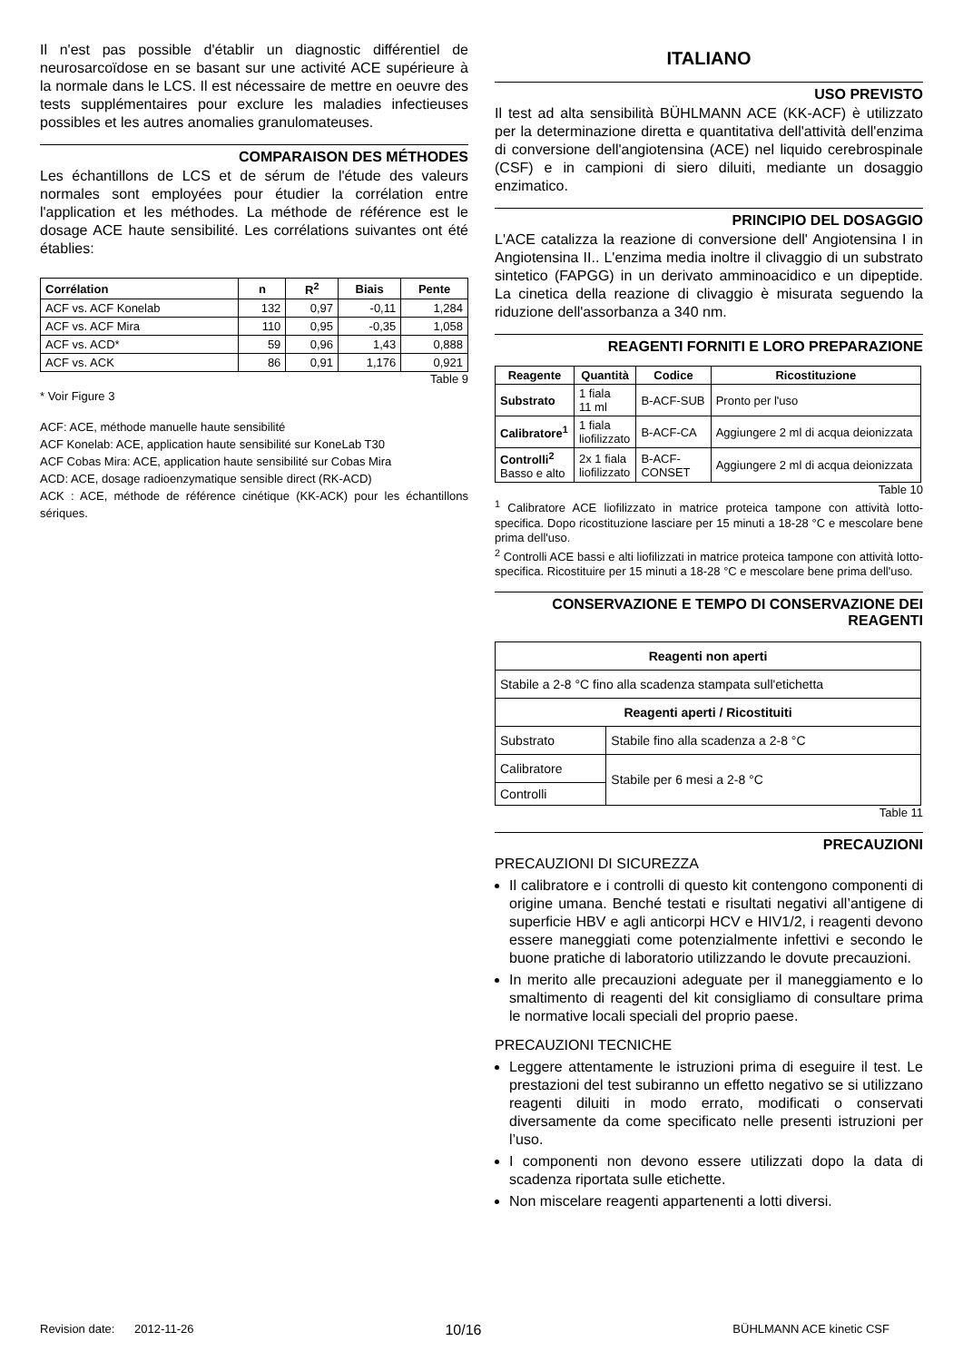Il n'est pas possible d'établir un diagnostic différentiel de neurosarcoïdose en se basant sur une activité ACE supérieure à la normale dans le LCS. Il est nécessaire de mettre en oeuvre des tests supplémentaires pour exclure les maladies infectieuses possibles et les autres anomalies granulomateuses.
COMPARAISON DES MÉTHODES
Les échantillons de LCS et de sérum de l'étude des valeurs normales sont employées pour étudier la corrélation entre l'application et les méthodes. La méthode de référence est le dosage ACE haute sensibilité. Les corrélations suivantes ont été établies:
| Corrélation | n | R<sup>2</sup> | Biais | Pente |
| --- | --- | --- | --- | --- |
| ACF vs. ACF Konelab | 132 | 0,97 | -0,11 | 1,284 |
| ACF vs. ACF Mira | 110 | 0,95 | -0,35 | 1,058 |
| ACF vs. ACD* | 59 | 0,96 | 1,43 | 0,888 |
| ACF vs. ACK | 86 | 0,91 | 1,176 | 0,921 |
Table 9
* Voir Figure 3
ACF: ACE, méthode manuelle haute sensibilité
ACF Konelab: ACE, application haute sensibilité sur KoneLab T30
ACF Cobas Mira: ACE, application haute sensibilité sur Cobas Mira
ACD: ACE, dosage radioenzymatique sensible direct (RK-ACD)
ACK : ACE, méthode de référence cinétique (KK-ACK) pour les échantillons sériques.
ITALIANO
USO PREVISTO
Il test ad alta sensibilità BÜHLMANN ACE (KK-ACF) è utilizzato per la determinazione diretta e quantitativa dell'attività dell'enzima di conversione dell'angiotensina (ACE) nel liquido cerebrospinale (CSF) e in campioni di siero diluiti, mediante un dosaggio enzimatico.
PRINCIPIO DEL DOSAGGIO
L'ACE catalizza la reazione di conversione dell' Angiotensina I in Angiotensina II.. L'enzima media inoltre il clivaggio di un substrato sintetico (FAPGG) in un derivato amminoacidico e un dipeptide. La cinetica della reazione di clivaggio è misurata seguendo la riduzione dell'assorbanza a 340 nm.
REAGENTI FORNITI E LORO PREPARAZIONE
| Reagente | Quantità | Codice | Ricostituzione |
| --- | --- | --- | --- |
| Substrato | 1 fiala 11 ml | B-ACF-SUB | Pronto per l'uso |
| Calibratore<sup>1</sup> | 1 fiala liofilizzato | B-ACF-CA | Aggiungere 2 ml di acqua deionizzata |
| Controlli<sup>2</sup> Basso e alto | 2x 1 fiala liofilizzato | B-ACF- CONSET | Aggiungere 2 ml di acqua deionizzata |
Table 10
<sup>1</sup> Calibratore ACE liofilizzato in matrice proteica tampone con attività lotto-specifica. Dopo ricostituzione lasciare per 15 minuti a 18-28 °C e mescolare bene prima dell'uso.
<sup>2</sup> Controlli ACE bassi e alti liofilizzati in matrice proteica tampone con attività lotto-specifica. Ricostituire per 15 minuti a 18-28 °C e mescolare bene prima dell'uso.
CONSERVAZIONE E TEMPO DI CONSERVAZIONE DEI REAGENTI
| Reagenti non aperti | |
| --- | --- |
| Stabile a 2-8 °C fino alla scadenza stampata sull'etichetta | |
| Reagenti aperti / Ricostituiti | |
| Substrato | Stabile fino alla scadenza a 2-8 °C |
| Calibratore | Stabile per 6 mesi a 2-8 °C |
| Controlli | |
Table 11
PRECAUZIONI
PRECAUZIONI DI SICUREZZA
Il calibratore e i controlli di questo kit contengono componenti di origine umana. Benché testati e risultati negativi all’antigene di superficie HBV e agli anticorpi HCV e HIV1/2, i reagenti devono essere maneggiati come potenzialmente infettivi e secondo le buone pratiche di laboratorio utilizzando le dovute precauzioni.
In merito alle precauzioni adeguate per il maneggiamento e lo smaltimento di reagenti del kit consigliamo di consultare prima le normative locali speciali del proprio paese.
PRECAUZIONI TECNICHE
Leggere attentamente le istruzioni prima di eseguire il test. Le prestazioni del test subiranno un effetto negativo se si utilizzano reagenti diluiti in modo errato, modificati o conservati diversamente da come specificato nelle presenti istruzioni per l’uso.
I componenti non devono essere utilizzati dopo la data di scadenza riportata sulle etichette.
Non miscelare reagenti appartenenti a lotti diversi.
Revision date: 2012-11-26 10/16 BÜHLMANN ACE kinetic CSF